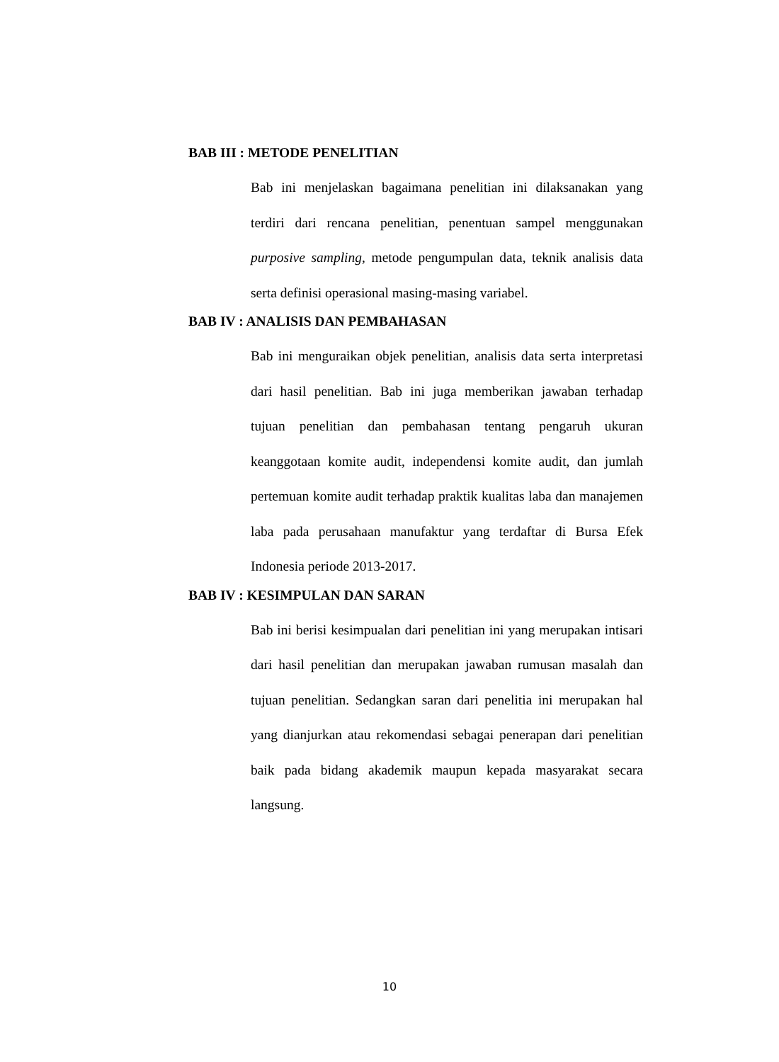BAB III : METODE PENELITIAN
Bab ini menjelaskan bagaimana penelitian ini dilaksanakan yang terdiri dari rencana penelitian, penentuan sampel menggunakan purposive sampling, metode pengumpulan data, teknik analisis data serta definisi operasional masing-masing variabel.
BAB IV : ANALISIS DAN PEMBAHASAN
Bab ini menguraikan objek penelitian, analisis data serta interpretasi dari hasil penelitian. Bab ini juga memberikan jawaban terhadap tujuan penelitian dan pembahasan tentang pengaruh ukuran keanggotaan komite audit, independensi komite audit, dan jumlah pertemuan komite audit terhadap praktik kualitas laba dan manajemen laba pada perusahaan manufaktur yang terdaftar di Bursa Efek Indonesia periode 2013-2017.
BAB IV : KESIMPULAN DAN SARAN
Bab ini berisi kesimpualan dari penelitian ini yang merupakan intisari dari hasil penelitian dan merupakan jawaban rumusan masalah dan tujuan penelitian. Sedangkan saran dari penelitia ini merupakan hal yang dianjurkan atau rekomendasi sebagai penerapan dari penelitian baik pada bidang akademik maupun kepada masyarakat secara langsung.
10